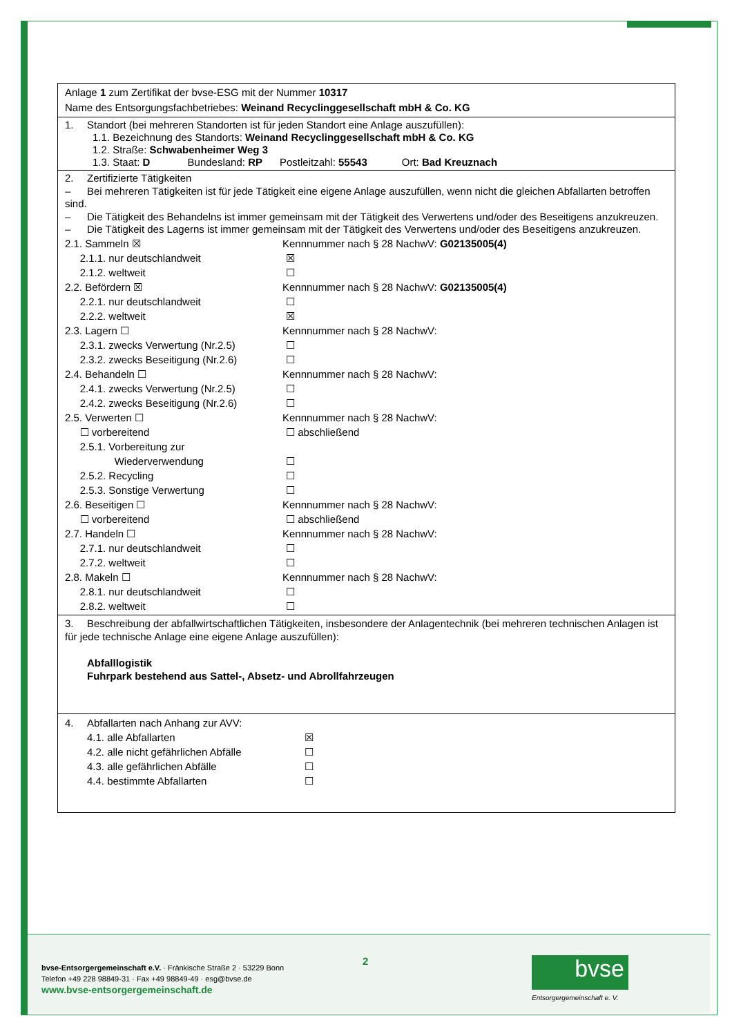Anlage 1 zum Zertifikat der bvse-ESG mit der Nummer 10317
Name des Entsorgungsfachbetriebes: Weinand Recyclinggesellschaft mbH & Co. KG
1. Standort (bei mehreren Standorten ist für jeden Standort eine Anlage auszufüllen):
1.1. Bezeichnung des Standorts: Weinand Recyclinggesellschaft mbH & Co. KG
1.2. Straße: Schwabenheimer Weg 3
1.3. Staat: D Bundesland: RP Postleitzahl: 55543 Ort: Bad Kreuznach
2. Zertifizierte Tätigkeiten
– Bei mehreren Tätigkeiten ist für jede Tätigkeit eine eigene Anlage auszufüllen, wenn nicht die gleichen Abfallarten betroffen sind.
– Die Tätigkeit des Behandelns ist immer gemeinsam mit der Tätigkeit des Verwertens und/oder des Beseitigens anzukreuzen.
– Die Tätigkeit des Lagerns ist immer gemeinsam mit der Tätigkeit des Verwertens und/oder des Beseitigens anzukreuzen.
2.1. Sammeln ☒ Kennnummer nach § 28 NachwV: G02135005(4)
2.1.1. nur deutschlandweit ☒
2.1.2. weltweit ☐
2.2. Befördern ☒ Kennnummer nach § 28 NachwV: G02135005(4)
2.2.1. nur deutschlandweit ☐
2.2.2. weltweit ☒
2.3. Lagern ☐ Kennnummer nach § 28 NachwV:
2.3.1. zwecks Verwertung (Nr.2.5) ☐
2.3.2. zwecks Beseitigung (Nr.2.6) ☐
2.4. Behandeln ☐ Kennnummer nach § 28 NachwV:
2.4.1. zwecks Verwertung (Nr.2.5) ☐
2.4.2. zwecks Beseitigung (Nr.2.6) ☐
2.5. Verwerten ☐ Kennnummer nach § 28 NachwV:
☐ vorbereitend ☐ abschließend
2.5.1. Vorbereitung zur
Wiederverwendung
☐
2.5.2. Recycling ☐
2.5.3. Sonstige Verwertung ☐
2.6. Beseitigen ☐ Kennnummer nach § 28 NachwV:
☐ vorbereitend ☐ abschließend
2.7. Handeln ☐ Kennnummer nach § 28 NachwV:
2.7.1. nur deutschlandweit ☐
2.7.2. weltweit ☐
2.8. Makeln ☐ Kennnummer nach § 28 NachwV:
2.8.1. nur deutschlandweit ☐
2.8.2. weltweit ☐
3. Beschreibung der abfallwirtschaftlichen Tätigkeiten, insbesondere der Anlagentechnik (bei mehreren technischen Anlagen ist für jede technische Anlage eine eigene Anlage auszufüllen):
Abfalllogistik
Fuhrpark bestehend aus Sattel-, Absetz- und Abrollfahrzeugen
4. Abfallarten nach Anhang zur AVV:
4.1. alle Abfallarten ☒
4.2. alle nicht gefährlichen Abfälle
☐
4.3. alle gefährlichen Abfälle ☐
4.4. bestimmte Abfallarten ☐
bvse-Entsorgergemeinschaft e.V. · Fränkische Straße 2 · 53229 Bonn
Telefon +49 228 98849-31 · Fax +49 98849-49 · esg@bvse.de
www.bvse-entsorgergemeinschaft.de
2 bvse
Entsorgergemeinschaft e. V.